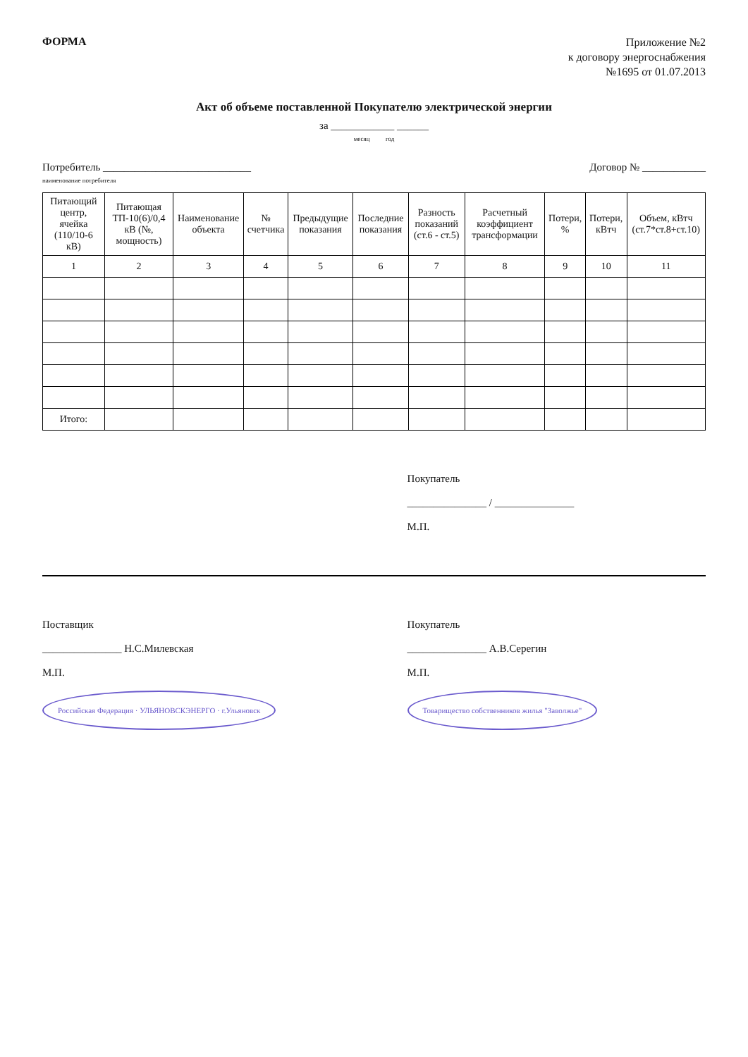ФОРМА
Приложение №2
к договору энергоснабжения
№1695 от 01.07.2013
Акт об объеме поставленной Покупателю электрической энергии
за ____________ ______
месяц год
Потребитель ____________________________
наименование потребителя Договор № ____________
| Питающий центр, ячейка (110/10-6 кВ) | Питающая ТП-10(6)/0,4 кВ (№, мощность) | Наименование объекта | № счетчика | Предыдущие показания | Последние показания | Разность показаний (ст.6 - ст.5) | Расчетный коэффициент трансформации | Потери, % | Потери, кВтч | Объем, кВтч (ст.7*ст.8+ст.10) |
| --- | --- | --- | --- | --- | --- | --- | --- | --- | --- | --- |
| 1 | 2 | 3 | 4 | 5 | 6 | 7 | 8 | 9 | 10 | 11 |
| Итого: | | | | | | | | | | |
Покупатель
_______________ / _______________
М.П.
Поставщик
_______________ Н.С.Милевская
М.П.
Российская Федерация · УЛЬЯНОВСКЭНЕРГО · г.Ульяновск
Покупатель
_______________ А.В.Серегин
М.П.
Товарищество собственников жилья "Заволжье"